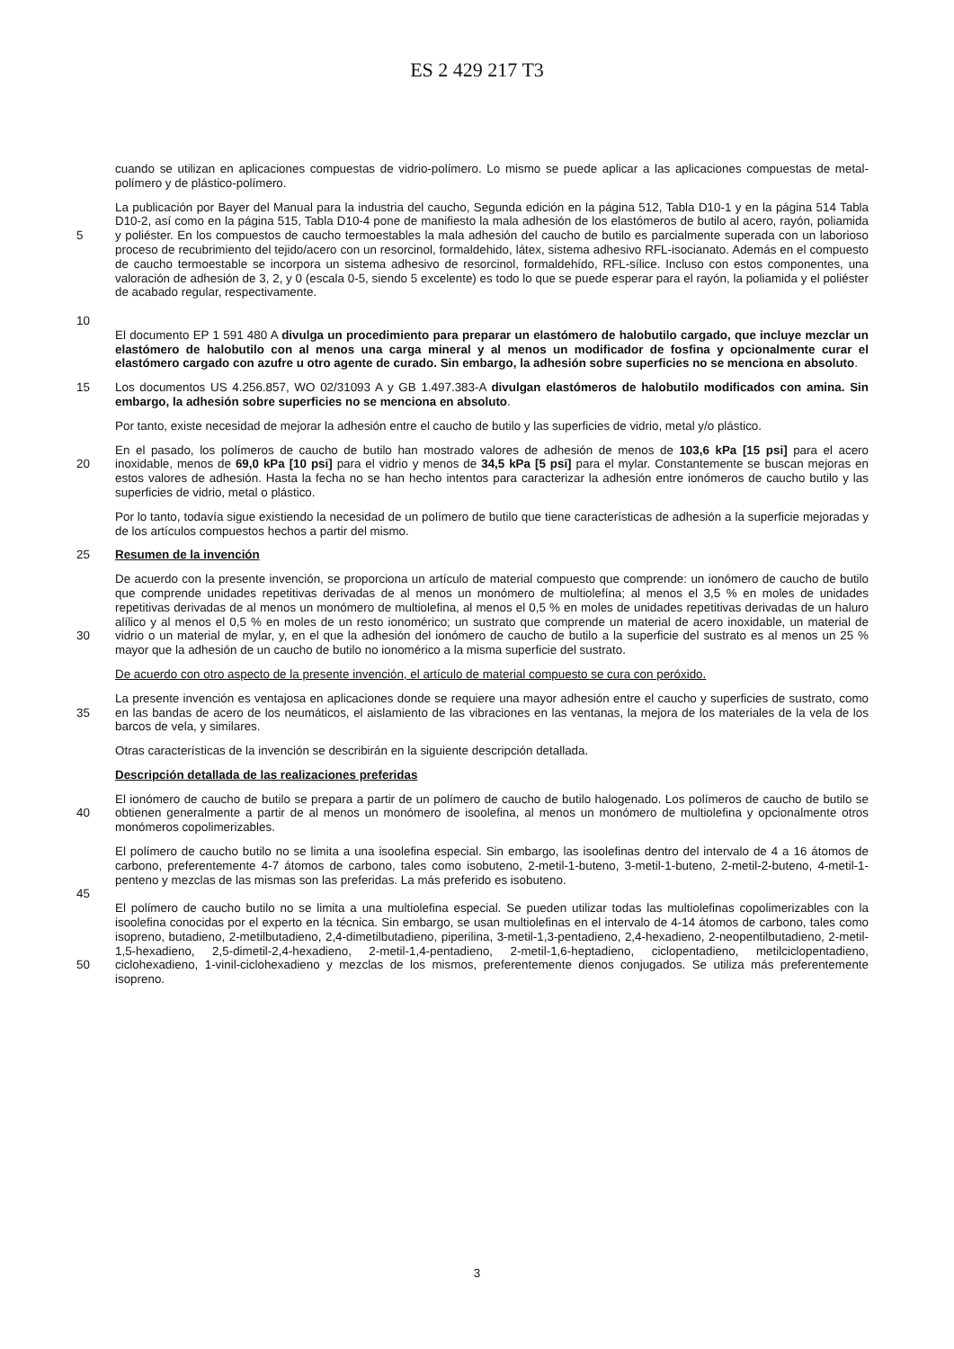ES 2 429 217 T3
cuando se utilizan en aplicaciones compuestas de vidrio-polímero. Lo mismo se puede aplicar a las aplicaciones compuestas de metal-polímero y de plástico-polímero.
5
10
La publicación por Bayer del Manual para la industria del caucho, Segunda edición en la página 512, Tabla D10-1 y en la página 514 Tabla D10-2, así como en la página 515, Tabla D10-4 pone de manifiesto la mala adhesión de los elastómeros de butilo al acero, rayón, poliamida y poliéster. En los compuestos de caucho termoestables la mala adhesión del caucho de butilo es parcialmente superada con un laborioso proceso de recubrimiento del tejido/acero con un resorcinol, formaldehido, látex, sistema adhesivo RFL-isocianato. Además en el compuesto de caucho termoestable se incorpora un sistema adhesivo de resorcinol, formaldehído, RFL-sílice. Incluso con estos componentes, una valoración de adhesión de 3, 2, y 0 (escala 0-5, siendo 5 excelente) es todo lo que se puede esperar para el rayón, la poliamida y el poliéster de acabado regular, respectivamente.
El documento EP 1 591 480 A divulga un procedimiento para preparar un elastómero de halobutilo cargado, que incluye mezclar un elastómero de halobutilo con al menos una carga mineral y al menos un modificador de fosfina y opcionalmente curar el elastómero cargado con azufre u otro agente de curado. Sin embargo, la adhesión sobre superficies no se menciona en absoluto.
15 Los documentos US 4.256.857, WO 02/31093 A y GB 1.497.383-A divulgan elastómeros de halobutilo modificados con amina. Sin embargo, la adhesión sobre superficies no se menciona en absoluto.
Por tanto, existe necesidad de mejorar la adhesión entre el caucho de butilo y las superficies de vidrio, metal y/o plástico.
20 En el pasado, los polímeros de caucho de butilo han mostrado valores de adhesión de menos de 103,6 kPa [15 psi] para el acero inoxidable, menos de 69,0 kPa [10 psi] para el vidrio y menos de 34,5 kPa [5 psi] para el mylar. Constantemente se buscan mejoras en estos valores de adhesión. Hasta la fecha no se han hecho intentos para caracterizar la adhesión entre ionómeros de caucho butilo y las superficies de vidrio, metal o plástico.
Por lo tanto, todavía sigue existiendo la necesidad de un polímero de butilo que tiene características de adhesión a la superficie mejoradas y de los artículos compuestos hechos a partir del mismo.
25 Resumen de la invención
30 De acuerdo con la presente invención, se proporciona un artículo de material compuesto que comprende: un ionómero de caucho de butilo que comprende unidades repetitivas derivadas de al menos un monómero de multiolefína; al menos el 3,5 % en moles de unidades repetitivas derivadas de al menos un monómero de multiolefina, al menos el 0,5 % en moles de unidades repetitivas derivadas de un haluro alílico y al menos el 0,5 % en moles de un resto ionomérico; un sustrato que comprende un material de acero inoxidable, un material de vidrio o un material de mylar, y, en el que la adhesión del ionómero de caucho de butilo a la superficie del sustrato es al menos un 25 % mayor que la adhesión de un caucho de butilo no ionomérico a la misma superficie del sustrato.
De acuerdo con otro aspecto de la presente invención, el artículo de material compuesto se cura con peróxido.
35 La presente invención es ventajosa en aplicaciones donde se requiere una mayor adhesión entre el caucho y superficies de sustrato, como en las bandas de acero de los neumáticos, el aislamiento de las vibraciones en las ventanas, la mejora de los materiales de la vela de los barcos de vela, y similares.
Otras características de la invención se describirán en la siguiente descripción detallada.
Descripción detallada de las realizaciones preferidas
40 El ionómero de caucho de butilo se prepara a partir de un polímero de caucho de butilo halogenado. Los polímeros de caucho de butilo se obtienen generalmente a partir de al menos un monómero de isoolefina, al menos un monómero de multiolefina y opcionalmente otros monómeros copolimerizables.
45 El polímero de caucho butilo no se limita a una isoolefina especial. Sin embargo, las isoolefinas dentro del intervalo de 4 a 16 átomos de carbono, preferentemente 4-7 átomos de carbono, tales como isobuteno, 2-metil-1-buteno, 3-metil-1-buteno, 2-metil-2-buteno, 4-metil-1-penteno y mezclas de las mismas son las preferidas. La más preferido es isobuteno.
50 El polímero de caucho butilo no se limita a una multiolefina especial. Se pueden utilizar todas las multiolefinas copolimerizables con la isoolefina conocidas por el experto en la técnica. Sin embargo, se usan multiolefinas en el intervalo de 4-14 átomos de carbono, tales como isopreno, butadieno, 2-metilbutadieno, 2,4-dimetilbutadieno, piperilina, 3-metil-1,3-pentadieno, 2,4-hexadieno, 2-neopentilbutadieno, 2-metil-1,5-hexadieno, 2,5-dimetil-2,4-hexadieno, 2-metil-1,4-pentadieno, 2-metil-1,6-heptadieno, ciclopentadieno, metilciclopentadieno, ciclohexadieno, 1-vinil-ciclohexadieno y mezclas de los mismos, preferentemente dienos conjugados. Se utiliza más preferentemente isopreno.
3